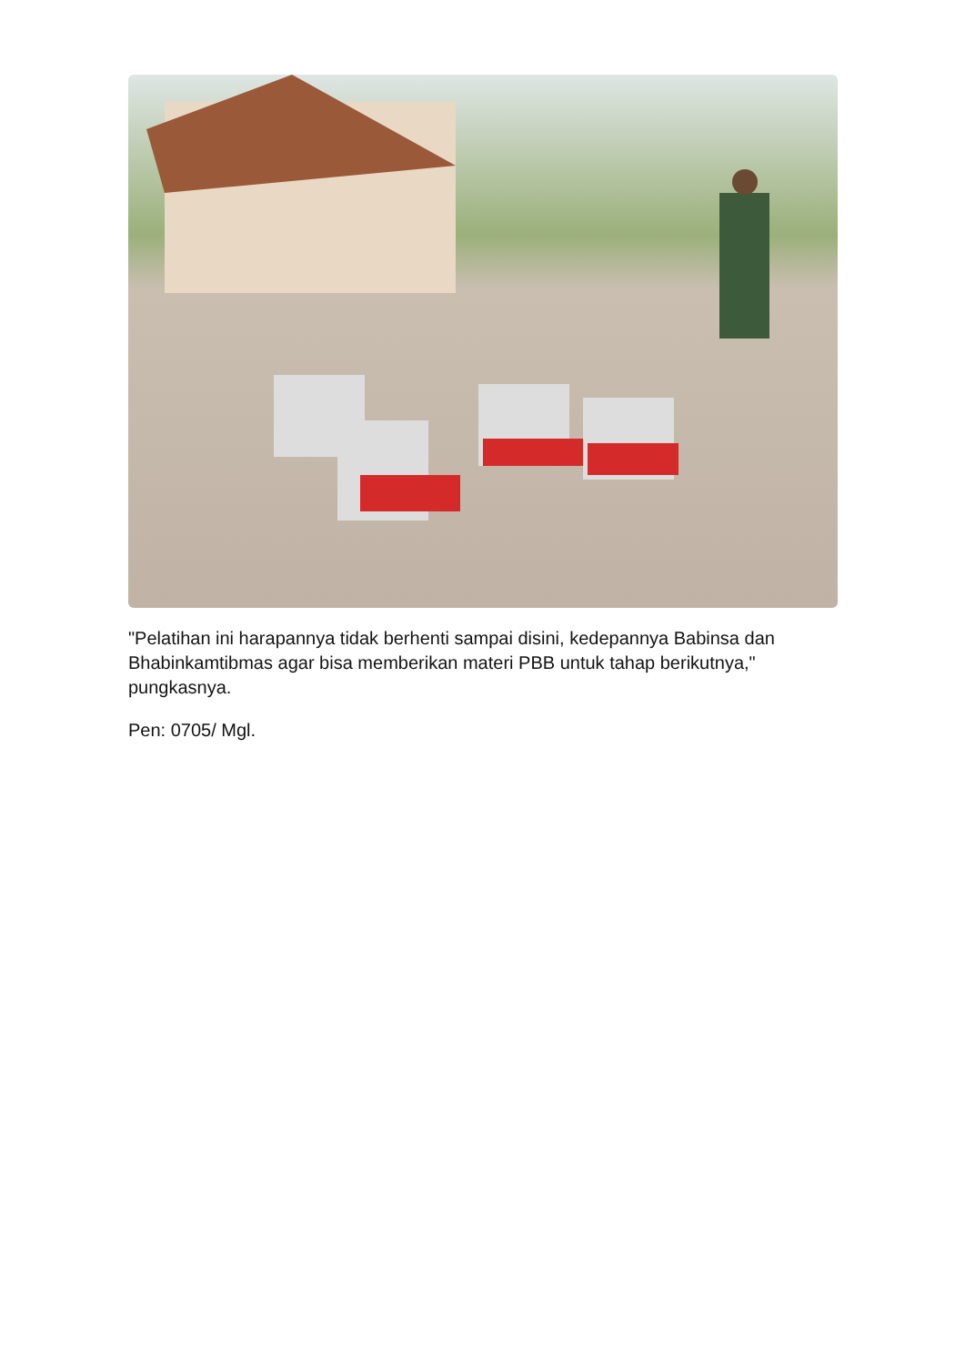"Pelatihan ini harapannya tidak berhenti sampai disini, kedepannya Babinsa dan Bhabinkamtibmas agar bisa memberikan materi PBB untuk tahap berikutnya," pungkasnya.
Pen: 0705/ Mgl.